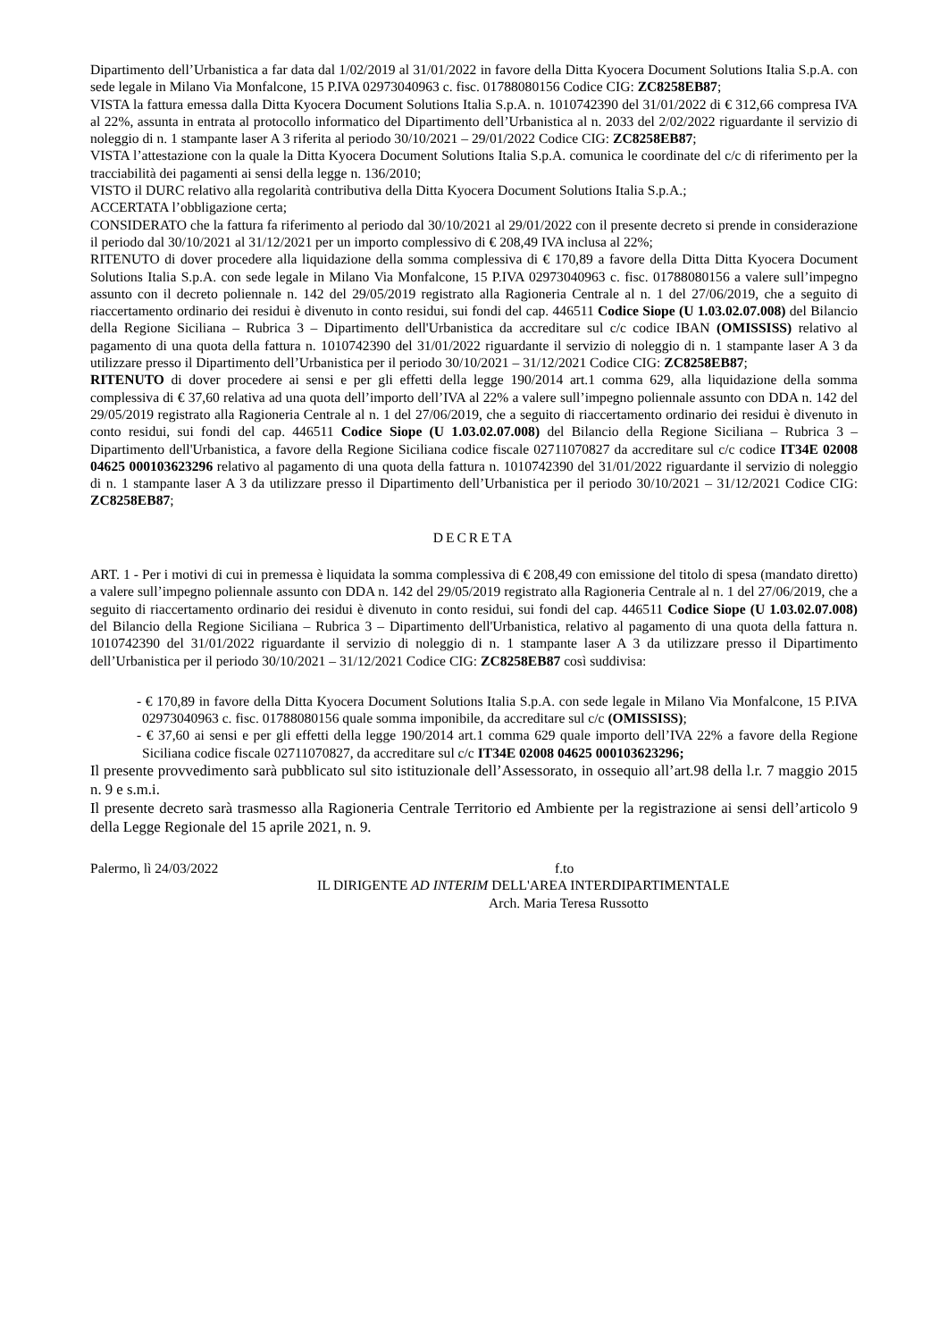Dipartimento dell’Urbanistica a far data dal 1/02/2019 al 31/01/2022 in favore della Ditta Kyocera Document Solutions Italia S.p.A. con sede legale in Milano Via Monfalcone, 15 P.IVA 02973040963 c. fisc. 01788080156 Codice CIG: ZC8258EB87;
VISTA la fattura emessa dalla Ditta Kyocera Document Solutions Italia S.p.A. n. 1010742390 del 31/01/2022 di € 312,66 compresa IVA al 22%, assunta in entrata al protocollo informatico del Dipartimento dell’Urbanistica al n. 2033 del 2/02/2022 riguardante il servizio di noleggio di n. 1 stampante laser A 3 riferita al periodo 30/10/2021 – 29/01/2022 Codice CIG: ZC8258EB87;
VISTA l’attestazione con la quale la Ditta Kyocera Document Solutions Italia S.p.A. comunica le coordinate del c/c di riferimento per la tracciabilità dei pagamenti ai sensi della legge n. 136/2010;
VISTO il DURC relativo alla regolarità contributiva della Ditta Kyocera Document Solutions Italia S.p.A.;
ACCERTATA l’obbligazione certa;
CONSIDERATO che la fattura fa riferimento al periodo dal 30/10/2021 al 29/01/2022 con il presente decreto si prende in considerazione il periodo dal 30/10/2021 al 31/12/2021 per un importo complessivo di € 208,49 IVA inclusa al 22%;
RITENUTO di dover procedere alla liquidazione della somma complessiva di € 170,89 a favore della Ditta Ditta Kyocera Document Solutions Italia S.p.A. con sede legale in Milano Via Monfalcone, 15 P.IVA 02973040963 c. fisc. 01788080156 a valere sull’impegno assunto con il decreto poliennale n. 142 del 29/05/2019 registrato alla Ragioneria Centrale al n. 1 del 27/06/2019, che a seguito di riaccertamento ordinario dei residui è divenuto in conto residui, sui fondi del cap. 446511 Codice Siope (U 1.03.02.07.008) del Bilancio della Regione Siciliana – Rubrica 3 – Dipartimento dell'Urbanistica da accreditare sul c/c codice IBAN (OMISSISS) relativo al pagamento di una quota della fattura n. 1010742390 del 31/01/2022 riguardante il servizio di noleggio di n. 1 stampante laser A 3 da utilizzare presso il Dipartimento dell’Urbanistica per il periodo 30/10/2021 – 31/12/2021 Codice CIG: ZC8258EB87;
RITENUTO di dover procedere ai sensi e per gli effetti della legge 190/2014 art.1 comma 629, alla liquidazione della somma complessiva di € 37,60 relativa ad una quota dell’importo dell’IVA al 22% a valere sull’impegno poliennale assunto con DDA n. 142 del 29/05/2019 registrato alla Ragioneria Centrale al n. 1 del 27/06/2019, che a seguito di riaccertamento ordinario dei residui è divenuto in conto residui, sui fondi del cap. 446511 Codice Siope (U 1.03.02.07.008) del Bilancio della Regione Siciliana – Rubrica 3 – Dipartimento dell'Urbanistica, a favore della Regione Siciliana codice fiscale 02711070827 da accreditare sul c/c codice IT34E 02008 04625 000103623296 relativo al pagamento di una quota della fattura n. 1010742390 del 31/01/2022 riguardante il servizio di noleggio di n. 1 stampante laser A 3 da utilizzare presso il Dipartimento dell’Urbanistica per il periodo 30/10/2021 – 31/12/2021 Codice CIG: ZC8258EB87;
DECRETA
ART. 1 - Per i motivi di cui in premessa è liquidata la somma complessiva di € 208,49 con emissione del titolo di spesa (mandato diretto) a valere sull’impegno poliennale assunto con DDA n. 142 del 29/05/2019 registrato alla Ragioneria Centrale al n. 1 del 27/06/2019, che a seguito di riaccertamento ordinario dei residui è divenuto in conto residui, sui fondi del cap. 446511 Codice Siope (U 1.03.02.07.008) del Bilancio della Regione Siciliana – Rubrica 3 – Dipartimento dell'Urbanistica, relativo al pagamento di una quota della fattura n. 1010742390 del 31/01/2022 riguardante il servizio di noleggio di n. 1 stampante laser A 3 da utilizzare presso il Dipartimento dell’Urbanistica per il periodo 30/10/2021 – 31/12/2021 Codice CIG: ZC8258EB87 così suddivisa:
- € 170,89 in favore della Ditta Kyocera Document Solutions Italia S.p.A. con sede legale in Milano Via Monfalcone, 15 P.IVA 02973040963 c. fisc. 01788080156 quale somma imponibile, da accreditare sul c/c (OMISSISS);
- € 37,60 ai sensi e per gli effetti della legge 190/2014 art.1 comma 629 quale importo dell’IVA 22% a favore della Regione Siciliana codice fiscale 02711070827, da accreditare sul c/c IT34E 02008 04625 000103623296;
Il presente provvedimento sarà pubblicato sul sito istituzionale dell’Assessorato, in ossequio all’art.98 della l.r. 7 maggio 2015 n. 9 e s.m.i.
Il presente decreto sarà trasmesso alla Ragioneria Centrale Territorio ed Ambiente per la registrazione ai sensi dell’articolo 9 della Legge Regionale del 15 aprile 2021, n. 9.
Palermo, lì 24/03/2022 f.to
IL DIRIGENTE AD INTERIM DELL'AREA INTERDIPARTIMENTALE
Arch. Maria Teresa Russotto